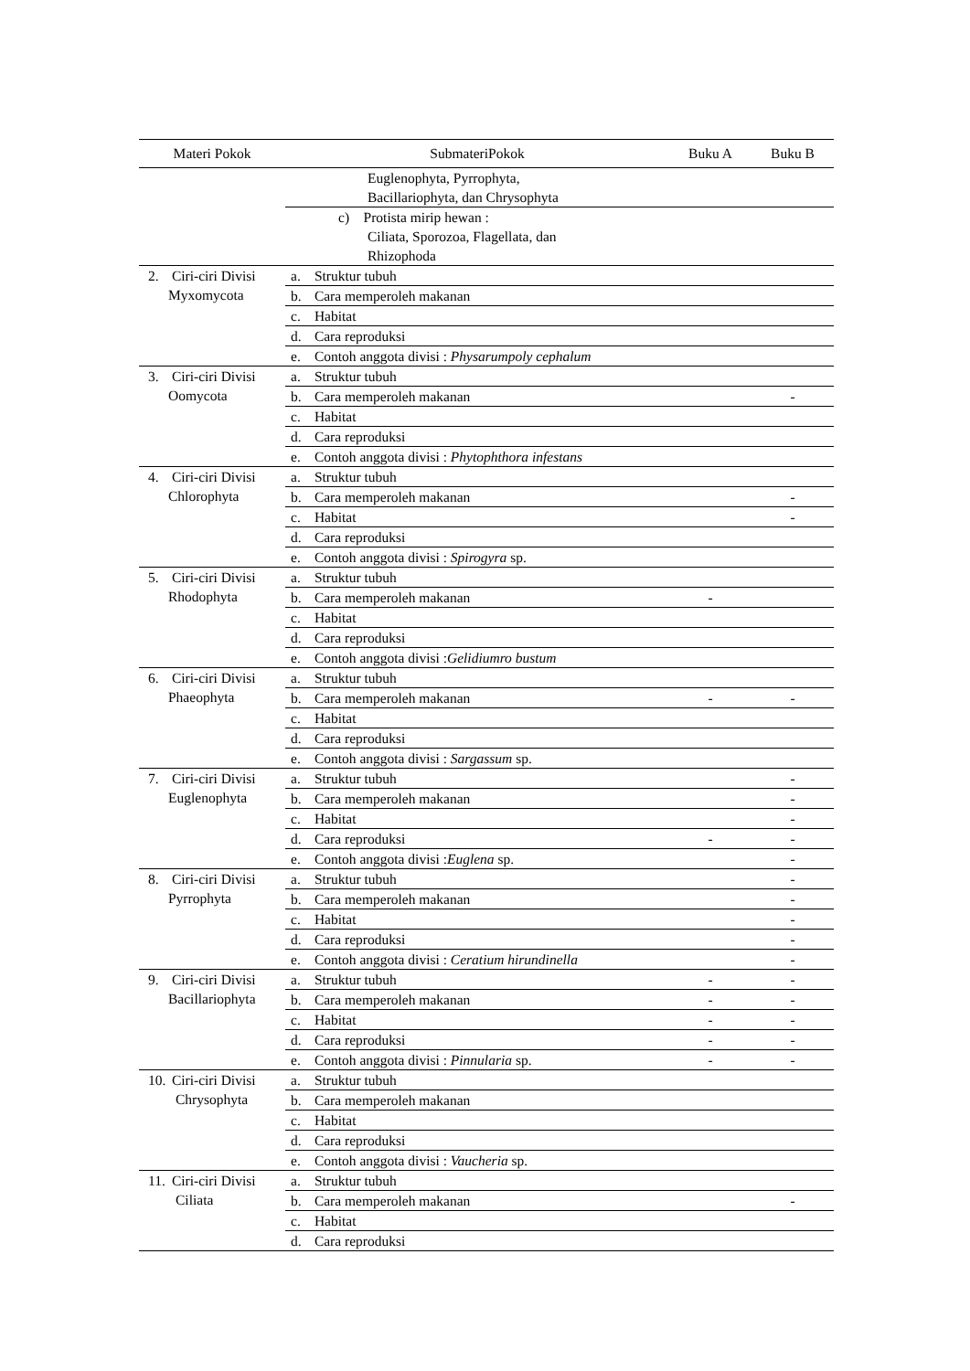| Materi Pokok | SubmateriPokok | Buku A | Buku B |
| --- | --- | --- | --- |
| | Euglenophyta, Pyrrophyta, Bacillariophyta, dan Chrysophyta | | |
| | c) Protista mirip hewan : Ciliata, Sporozoa, Flagellata, dan Rhizophoda | | |
| 2. Ciri-ciri Divisi Myxomycota | a. Struktur tubuh | | |
| | b. Cara memperoleh makanan | | |
| | c. Habitat | | |
| | d. Cara reproduksi | | |
| | e. Contoh anggota divisi : Physarumpoly cephalum | | |
| 3. Ciri-ciri Divisi Oomycota | a. Struktur tubuh | | |
| | b. Cara memperoleh makanan | | - |
| | c. Habitat | | |
| | d. Cara reproduksi | | |
| | e. Contoh anggota divisi : Phytophthora infestans | | |
| 4. Ciri-ciri Divisi Chlorophyta | a. Struktur tubuh | | |
| | b. Cara memperoleh makanan | | - |
| | c. Habitat | | - |
| | d. Cara reproduksi | | |
| | e. Contoh anggota divisi : Spirogyra sp. | | |
| 5. Ciri-ciri Divisi Rhodophyta | a. Struktur tubuh | | |
| | b. Cara memperoleh makanan | - | |
| | c. Habitat | | |
| | d. Cara reproduksi | | |
| | e. Contoh anggota divisi : Gelidiumro bustum | | |
| 6. Ciri-ciri Divisi Phaeophyta | a. Struktur tubuh | | |
| | b. Cara memperoleh makanan | - | - |
| | c. Habitat | | |
| | d. Cara reproduksi | | |
| | e. Contoh anggota divisi : Sargassum sp. | | |
| 7. Ciri-ciri Divisi Euglenophyta | a. Struktur tubuh | | - |
| | b. Cara memperoleh makanan | | - |
| | c. Habitat | | - |
| | d. Cara reproduksi | - | - |
| | e. Contoh anggota divisi : Euglena sp. | | - |
| 8. Ciri-ciri Divisi Pyrrophyta | a. Struktur tubuh | | - |
| | b. Cara memperoleh makanan | | - |
| | c. Habitat | | - |
| | d. Cara reproduksi | | - |
| | e. Contoh anggota divisi : Ceratium hirundinella | | - |
| 9. Ciri-ciri Divisi Bacillariophyta | a. Struktur tubuh | - | - |
| | b. Cara memperoleh makanan | - | - |
| | c. Habitat | - | - |
| | d. Cara reproduksi | - | - |
| | e. Contoh anggota divisi : Pinnularia sp. | - | - |
| 10. Ciri-ciri Divisi Chrysophyta | a. Struktur tubuh | | |
| | b. Cara memperoleh makanan | | |
| | c. Habitat | | |
| | d. Cara reproduksi | | |
| | e. Contoh anggota divisi : Vaucheria sp. | | |
| 11. Ciri-ciri Divisi Ciliata | a. Struktur tubuh | | |
| | b. Cara memperoleh makanan | | - |
| | c. Habitat | | |
| | d. Cara reproduksi | | |